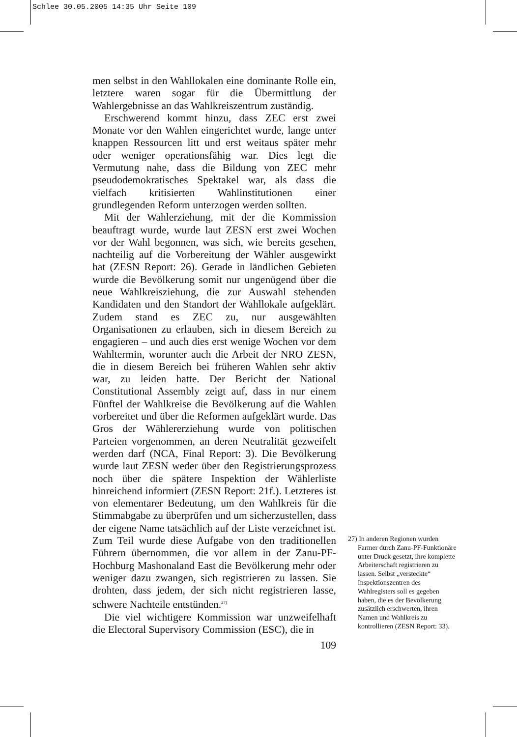Schlee 30.05.2005 14:35 Uhr Seite 109
men selbst in den Wahllokalen eine dominante Rolle ein, letztere waren sogar für die Übermittlung der Wahlergebnisse an das Wahlkreiszentrum zuständig.
Erschwerend kommt hinzu, dass ZEC erst zwei Monate vor den Wahlen eingerichtet wurde, lange unter knappen Ressourcen litt und erst weitaus später mehr oder weniger operationsfähig war. Dies legt die Vermutung nahe, dass die Bildung von ZEC mehr pseudodemokratisches Spektakel war, als dass die vielfach kritisierten Wahlinstitutionen einer grundlegenden Reform unterzogen werden sollten.
Mit der Wahlerziehung, mit der die Kommission beauftragt wurde, wurde laut ZESN erst zwei Wochen vor der Wahl begonnen, was sich, wie bereits gesehen, nachteilig auf die Vorbereitung der Wähler ausgewirkt hat (ZESN Report: 26). Gerade in ländlichen Gebieten wurde die Bevölkerung somit nur ungenügend über die neue Wahlkreisziehung, die zur Auswahl stehenden Kandidaten und den Standort der Wahllokale aufgeklärt. Zudem stand es ZEC zu, nur ausgewählten Organisationen zu erlauben, sich in diesem Bereich zu engagieren – und auch dies erst wenige Wochen vor dem Wahltermin, worunter auch die Arbeit der NRO ZESN, die in diesem Bereich bei früheren Wahlen sehr aktiv war, zu leiden hatte. Der Bericht der National Constitutional Assembly zeigt auf, dass in nur einem Fünftel der Wahlkreise die Bevölkerung auf die Wahlen vorbereitet und über die Reformen aufgeklärt wurde. Das Gros der Wählererziehung wurde von politischen Parteien vorgenommen, an deren Neutralität gezweifelt werden darf (NCA, Final Report: 3). Die Bevölkerung wurde laut ZESN weder über den Registrierungsprozess noch über die spätere Inspektion der Wählerliste hinreichend informiert (ZESN Report: 21f.). Letzteres ist von elementarer Bedeutung, um den Wahlkreis für die Stimmabgabe zu überprüfen und um sicherzustellen, dass der eigene Name tatsächlich auf der Liste verzeichnet ist. Zum Teil wurde diese Aufgabe von den traditionellen Führern übernommen, die vor allem in der Zanu-PF-Hochburg Mashonaland East die Bevölkerung mehr oder weniger dazu zwangen, sich registrieren zu lassen. Sie drohten, dass jedem, der sich nicht registrieren lasse, schwere Nachteile entstünden.<sup>27)</sup>
Die viel wichtigere Kommission war unzweifelhaft die Electoral Supervisory Commission (ESC), die in
109
27) In anderen Regionen wurden Farmer durch Zanu-PF-Funktionäre unter Druck gesetzt, ihre komplette Arbeiterschaft registrieren zu lassen. Selbst „versteckte“ Inspektionszentren des Wahlregisters soll es gegeben haben, die es der Bevölkerung zusätzlich erschwerten, ihren Namen und Wahlkreis zu kontrollieren (ZESN Report: 33).